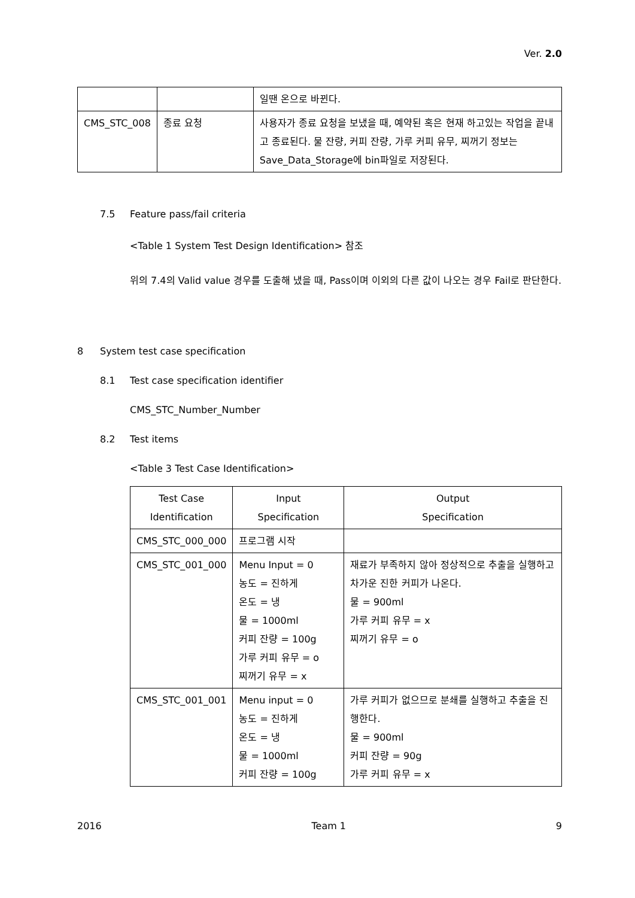Ver. 2.0
| | | 일땐 온으로 바뀐다. |
| CMS_STC_008 | 종료 요청 | 사용자가 종료 요청을 보냈을 때, 예약된 혹은 현재 하고있는 작업을 끝내고 종료된다. 물 잔량, 커피 잔량, 가루 커피 유무, 찌꺼기 정보는 Save_Data_Storage에 bin파일로 저장된다. |
7.5 Feature pass/fail criteria
<Table 1 System Test Design Identification> 참조
위의 7.4의 Valid value 경우를 도출해 냈을 때, Pass이며 이외의 다른 값이 나오는 경우 Fail로 판단한다.
8 System test case specification
8.1 Test case specification identifier
CMS_STC_Number_Number
8.2 Test items
<Table 3 Test Case Identification>
| Test Case Identification | Input Specification | Output Specification |
| --- | --- | --- |
| CMS_STC_000_000 | 프로그램 시작 | |
| CMS_STC_001_000 | Menu Input = 0 농도 = 진하게 온도 = 냉 물 = 1000ml 커피 잔량 = 100g 가루 커피 유무 = o 찌꺼기 유무 = x | 재료가 부족하지 않아 정상적으로 추출을 실행하고 차가운 진한 커피가 나온다. 물 = 900ml 가루 커피 유무 = x 찌꺼기 유무 = o |
| CMS_STC_001_001 | Menu input = 0 농도 = 진하게 온도 = 냉 물 = 1000ml 커피 잔량 = 100g | 가루 커피가 없으므로 분쇄를 실행하고 추출을 진행한다. 물 = 900ml 커피 잔량 = 90g 가루 커피 유무 = x |
2016 Team 1 9